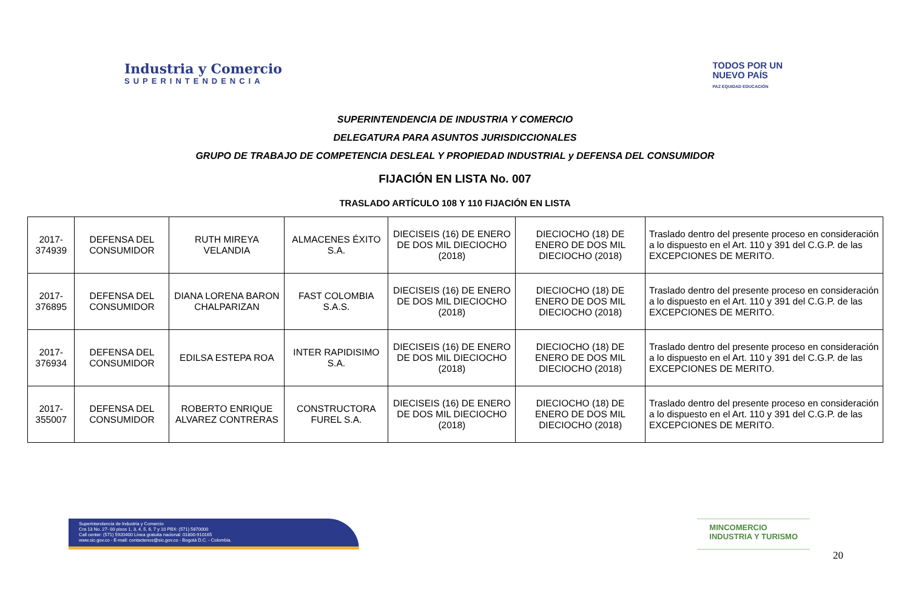Industria y Comercio
SUPERINTENDENCIA
TODOS POR UN
NUEVO PAÍS
PAZ EQUIDAD EDUCACIÓN
SUPERINTENDENCIA DE INDUSTRIA Y COMERCIO
DELEGATURA PARA ASUNTOS JURISDICCIONALES
GRUPO DE TRABAJO DE COMPETENCIA DESLEAL Y PROPIEDAD INDUSTRIAL y DEFENSA DEL CONSUMIDOR
FIJACIÓN EN LISTA No. 007
TRASLADO ARTÍCULO 108 Y 110 FIJACIÓN EN LISTA
| 2017-374939 | DEFENSA DEL CONSUMIDOR | RUTH MIREYA VELANDIA | ALMACENES ÉXITO S.A. | DIECISEIS (16) DE ENERO DE DOS MIL DIECIOCHO (2018) | DIECIOCHO (18) DE ENERO DE DOS MIL DIECIOCHO (2018) | Traslado dentro del presente proceso en consideración a lo dispuesto en el Art. 110 y 391 del C.G.P. de las EXCEPCIONES DE MERITO. |
| 2017-376895 | DEFENSA DEL CONSUMIDOR | DIANA LORENA BARON CHALPARIZAN | FAST COLOMBIA S.A.S. | DIECISEIS (16) DE ENERO DE DOS MIL DIECIOCHO (2018) | DIECIOCHO (18) DE ENERO DE DOS MIL DIECIOCHO (2018) | Traslado dentro del presente proceso en consideración a lo dispuesto en el Art. 110 y 391 del C.G.P. de las EXCEPCIONES DE MERITO. |
| 2017-376934 | DEFENSA DEL CONSUMIDOR | EDILSA ESTEPA ROA | INTER RAPIDISIMO S.A. | DIECISEIS (16) DE ENERO DE DOS MIL DIECIOCHO (2018) | DIECIOCHO (18) DE ENERO DE DOS MIL DIECIOCHO (2018) | Traslado dentro del presente proceso en consideración a lo dispuesto en el Art. 110 y 391 del C.G.P. de las EXCEPCIONES DE MERITO. |
| 2017-355007 | DEFENSA DEL CONSUMIDOR | ROBERTO ENRIQUE ALVAREZ CONTRERAS | CONSTRUCTORA FUREL S.A. | DIECISEIS (16) DE ENERO DE DOS MIL DIECIOCHO (2018) | DIECIOCHO (18) DE ENERO DE DOS MIL DIECIOCHO (2018) | Traslado dentro del presente proceso en consideración a lo dispuesto en el Art. 110 y 391 del C.G.P. de las EXCEPCIONES DE MERITO. |
Superintendencia de Industria y Comercio
Cra 13 No. 27- 00 pisos 1, 3, 4, 5, 6, 7 y 10 PBX: (571) 5870000
Call center: (571) 5920400 Línea gratuita nacional: 01800-910165
www.sic.gov.co - E-mail: contactenos@sic.gov.co - Bogotá D.C. - Colombia.
MINCOMERCIO
INDUSTRIA Y TURISMO
20